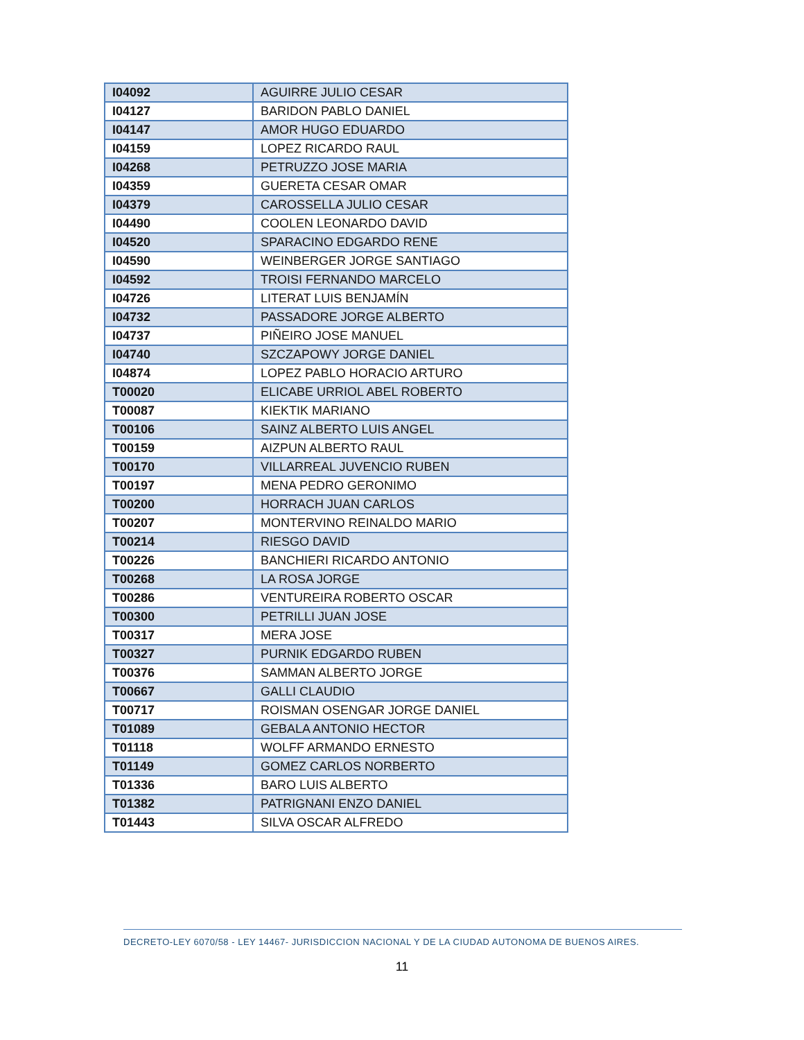| I04092 | AGUIRRE JULIO CESAR |
| I04127 | BARIDON PABLO DANIEL |
| I04147 | AMOR HUGO EDUARDO |
| I04159 | LOPEZ RICARDO RAUL |
| I04268 | PETRUZZO JOSE MARIA |
| I04359 | GUERETA CESAR OMAR |
| I04379 | CAROSSELLA JULIO CESAR |
| I04490 | COOLEN LEONARDO DAVID |
| I04520 | SPARACINO EDGARDO RENE |
| I04590 | WEINBERGER JORGE SANTIAGO |
| I04592 | TROISI FERNANDO MARCELO |
| I04726 | LITERAT LUIS BENJAMÍN |
| I04732 | PASSADORE JORGE ALBERTO |
| I04737 | PIÑEIRO JOSE MANUEL |
| I04740 | SZCZAPOWY JORGE DANIEL |
| I04874 | LOPEZ PABLO HORACIO ARTURO |
| T00020 | ELICABE URRIOL ABEL ROBERTO |
| T00087 | KIEKTIK MARIANO |
| T00106 | SAINZ ALBERTO LUIS ANGEL |
| T00159 | AIZPUN ALBERTO RAUL |
| T00170 | VILLARREAL JUVENCIO RUBEN |
| T00197 | MENA PEDRO GERONIMO |
| T00200 | HORRACH JUAN CARLOS |
| T00207 | MONTERVINO REINALDO MARIO |
| T00214 | RIESGO DAVID |
| T00226 | BANCHIERI RICARDO ANTONIO |
| T00268 | LA ROSA JORGE |
| T00286 | VENTUREIRA ROBERTO OSCAR |
| T00300 | PETRILLI JUAN JOSE |
| T00317 | MERA JOSE |
| T00327 | PURNIK EDGARDO RUBEN |
| T00376 | SAMMAN ALBERTO JORGE |
| T00667 | GALLI CLAUDIO |
| T00717 | ROISMAN OSENGAR JORGE DANIEL |
| T01089 | GEBALA ANTONIO HECTOR |
| T01118 | WOLFF ARMANDO ERNESTO |
| T01149 | GOMEZ CARLOS NORBERTO |
| T01336 | BARO LUIS ALBERTO |
| T01382 | PATRIGNANI ENZO DANIEL |
| T01443 | SILVA OSCAR ALFREDO |
DECRETO-LEY 6070/58 - LEY 14467- JURISDICCION NACIONAL Y DE LA CIUDAD AUTONOMA DE BUENOS AIRES.
11